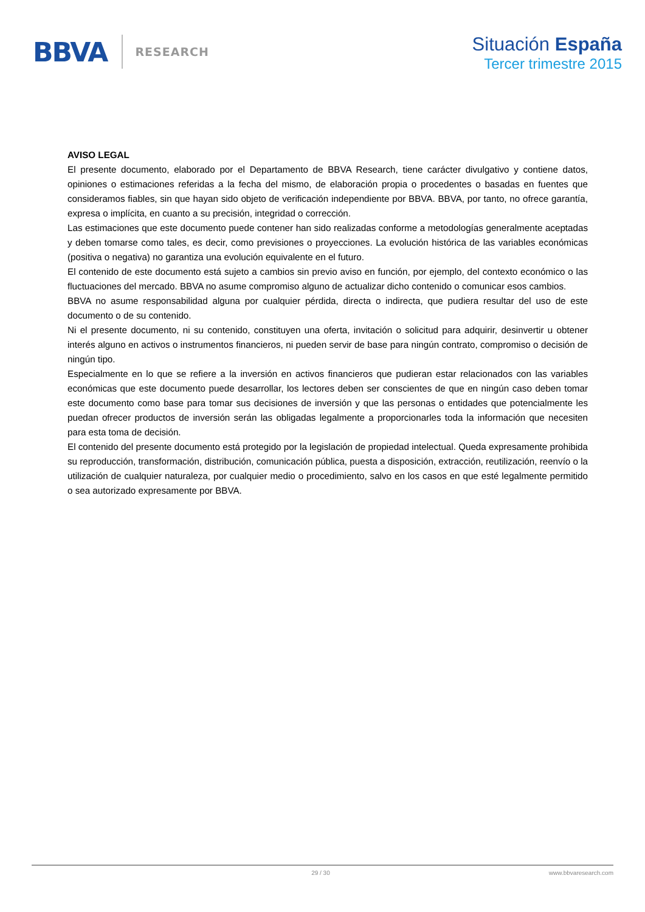BBVA RESEARCH
Situación España
Tercer trimestre 2015
AVISO LEGAL
El presente documento, elaborado por el Departamento de BBVA Research, tiene carácter divulgativo y contiene datos, opiniones o estimaciones referidas a la fecha del mismo, de elaboración propia o procedentes o basadas en fuentes que consideramos fiables, sin que hayan sido objeto de verificación independiente por BBVA. BBVA, por tanto, no ofrece garantía, expresa o implícita, en cuanto a su precisión, integridad o corrección.
Las estimaciones que este documento puede contener han sido realizadas conforme a metodologías generalmente aceptadas y deben tomarse como tales, es decir, como previsiones o proyecciones. La evolución histórica de las variables económicas (positiva o negativa) no garantiza una evolución equivalente en el futuro.
El contenido de este documento está sujeto a cambios sin previo aviso en función, por ejemplo, del contexto económico o las fluctuaciones del mercado. BBVA no asume compromiso alguno de actualizar dicho contenido o comunicar esos cambios.
BBVA no asume responsabilidad alguna por cualquier pérdida, directa o indirecta, que pudiera resultar del uso de este documento o de su contenido.
Ni el presente documento, ni su contenido, constituyen una oferta, invitación o solicitud para adquirir, desinvertir u obtener interés alguno en activos o instrumentos financieros, ni pueden servir de base para ningún contrato, compromiso o decisión de ningún tipo.
Especialmente en lo que se refiere a la inversión en activos financieros que pudieran estar relacionados con las variables económicas que este documento puede desarrollar, los lectores deben ser conscientes de que en ningún caso deben tomar este documento como base para tomar sus decisiones de inversión y que las personas o entidades que potencialmente les puedan ofrecer productos de inversión serán las obligadas legalmente a proporcionarles toda la información que necesiten para esta toma de decisión.
El contenido del presente documento está protegido por la legislación de propiedad intelectual. Queda expresamente prohibida su reproducción, transformación, distribución, comunicación pública, puesta a disposición, extracción, reutilización, reenvío o la utilización de cualquier naturaleza, por cualquier medio o procedimiento, salvo en los casos en que esté legalmente permitido o sea autorizado expresamente por BBVA.
29 / 30 www.bbvaresearch.com